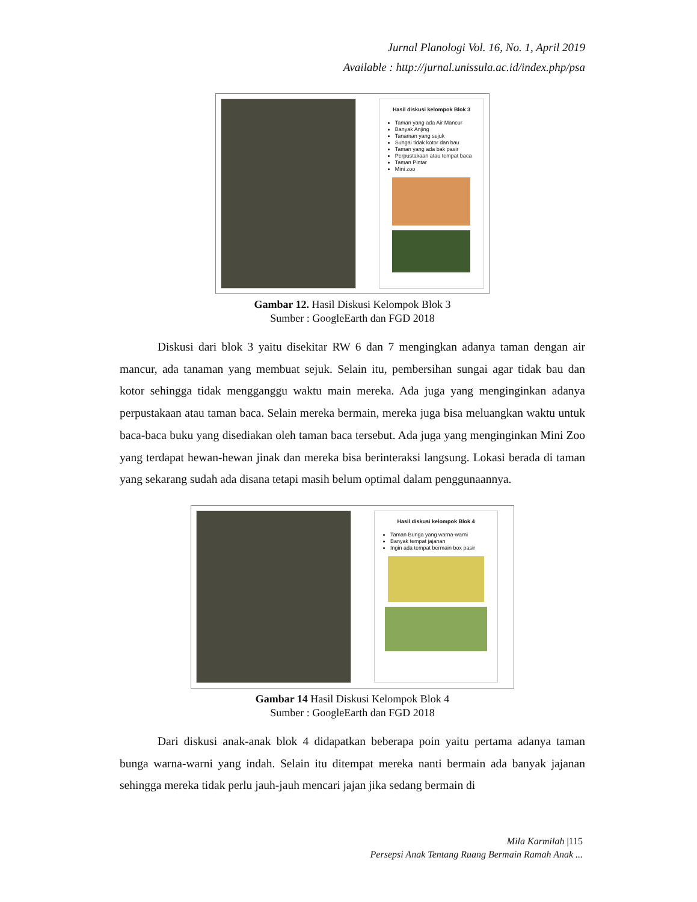Jurnal Planologi Vol. 16, No. 1, April 2019
Available : http://jurnal.unissula.ac.id/index.php/psa
Hasil diskusi kelompok Blok 3
Taman yang ada Air Mancur
Banyak Anjing
Tanaman yang sejuk
Sungai tidak kotor dan bau
Taman yang ada bak pasir
Perpustakaan atau tempat baca
Taman Pintar
Mini zoo
Gambar 12. Hasil Diskusi Kelompok Blok 3
Sumber : GoogleEarth dan FGD 2018
Diskusi dari blok 3 yaitu disekitar RW 6 dan 7 mengingkan adanya taman dengan air mancur, ada tanaman yang membuat sejuk. Selain itu, pembersihan sungai agar tidak bau dan kotor sehingga tidak mengganggu waktu main mereka. Ada juga yang menginginkan adanya perpustakaan atau taman baca. Selain mereka bermain, mereka juga bisa meluangkan waktu untuk baca-baca buku yang disediakan oleh taman baca tersebut. Ada juga yang menginginkan Mini Zoo yang terdapat hewan-hewan jinak dan mereka bisa berinteraksi langsung. Lokasi berada di taman yang sekarang sudah ada disana tetapi masih belum optimal dalam penggunaannya.
Hasil diskusi kelompok Blok 4
Taman Bunga yang warna-warni
Banyak tempat jajanan
Ingin ada tempat bermain box pasir
Gambar 14 Hasil Diskusi Kelompok Blok 4
Sumber : GoogleEarth dan FGD 2018
Dari diskusi anak-anak blok 4 didapatkan beberapa poin yaitu pertama adanya taman bunga warna-warni yang indah. Selain itu ditempat mereka nanti bermain ada banyak jajanan sehingga mereka tidak perlu jauh-jauh mencari jajan jika sedang bermain di
Mila Karmilah |115
Persepsi Anak Tentang Ruang Bermain Ramah Anak ...